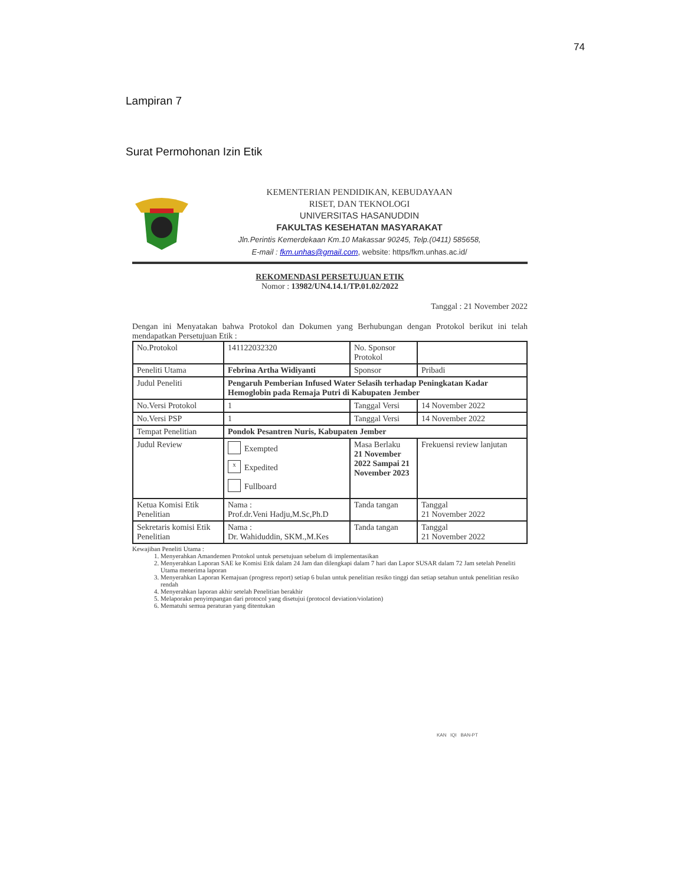74
Lampiran 7
Surat Permohonan Izin Etik
KEMENTERIAN PENDIDIKAN, KEBUDAYAAN
RISET, DAN TEKNOLOGI
UNIVERSITAS HASANUDDIN
FAKULTAS KESEHATAN MASYARAKAT
Jln.Perintis Kemerdekaan Km.10 Makassar 90245, Telp.(0411) 585658,
E-mail : fkm.unhas@gmail.com, website: https/fkm.unhas.ac.id/
REKOMENDASI PERSETUJUAN ETIK
Nomor : 13982/UN4.14.1/TP.01.02/2022
Tanggal : 21 November 2022
Dengan ini Menyatakan bahwa Protokol dan Dokumen yang Berhubungan dengan Protokol berikut ini telah mendapatkan Persetujuan Etik :
| No.Protokol | 141122032320 | No. Sponsor Protokol | |
| Peneliti Utama | Febrina Artha Widiyanti | Sponsor | Pribadi |
| Judul Peneliti | Pengaruh Pemberian Infused Water Selasih terhadap Peningkatan Kadar Hemoglobin pada Remaja Putri di Kabupaten Jember | | |
| No.Versi Protokol | 1 | Tanggal Versi | 14 November 2022 |
| No.Versi PSP | 1 | Tanggal Versi | 14 November 2022 |
| Tempat Penelitian | Pondok Pesantren Nuris, Kabupaten Jember | | |
| Judul Review | Exempted x Expedited Fullboard | Masa Berlaku 21 November 2022 Sampai 21 November 2023 | Frekuensi review lanjutan |
| Ketua Komisi Etik Penelitian | Nama : Prof.dr.Veni Hadju,M.Sc,Ph.D | Tanda tangan | Tanggal 21 November 2022 |
| Sekretaris komisi Etik Penelitian | Nama : Dr. Wahiduddin, SKM.,M.Kes | Tanda tangan | Tanggal 21 November 2022 |
Kewajiban Peneliti Utama :
1. Menyerahkan Amandemen Protokol untuk persetujuan sebelum di implementasikan
2. Menyerahkan Laporan SAE ke Komisi Etik dalam 24 Jam dan dilengkapi dalam 7 hari dan Lapor SUSAR dalam 72 Jam setelah Peneliti Utama menerima laporan
3. Menyerahkan Laporan Kemajuan (progress report) setiap 6 bulan untuk penelitian resiko tinggi dan setiap setahun untuk penelitian resiko rendah
4. Menyerahkan laporan akhir setelah Penelitian berakhir
5. Melaporakn penyimpangan dari protocol yang disetujui (protocol deviation/violation)
6. Mematuhi semua peraturan yang ditentukan
KAN IQI BAN-PT